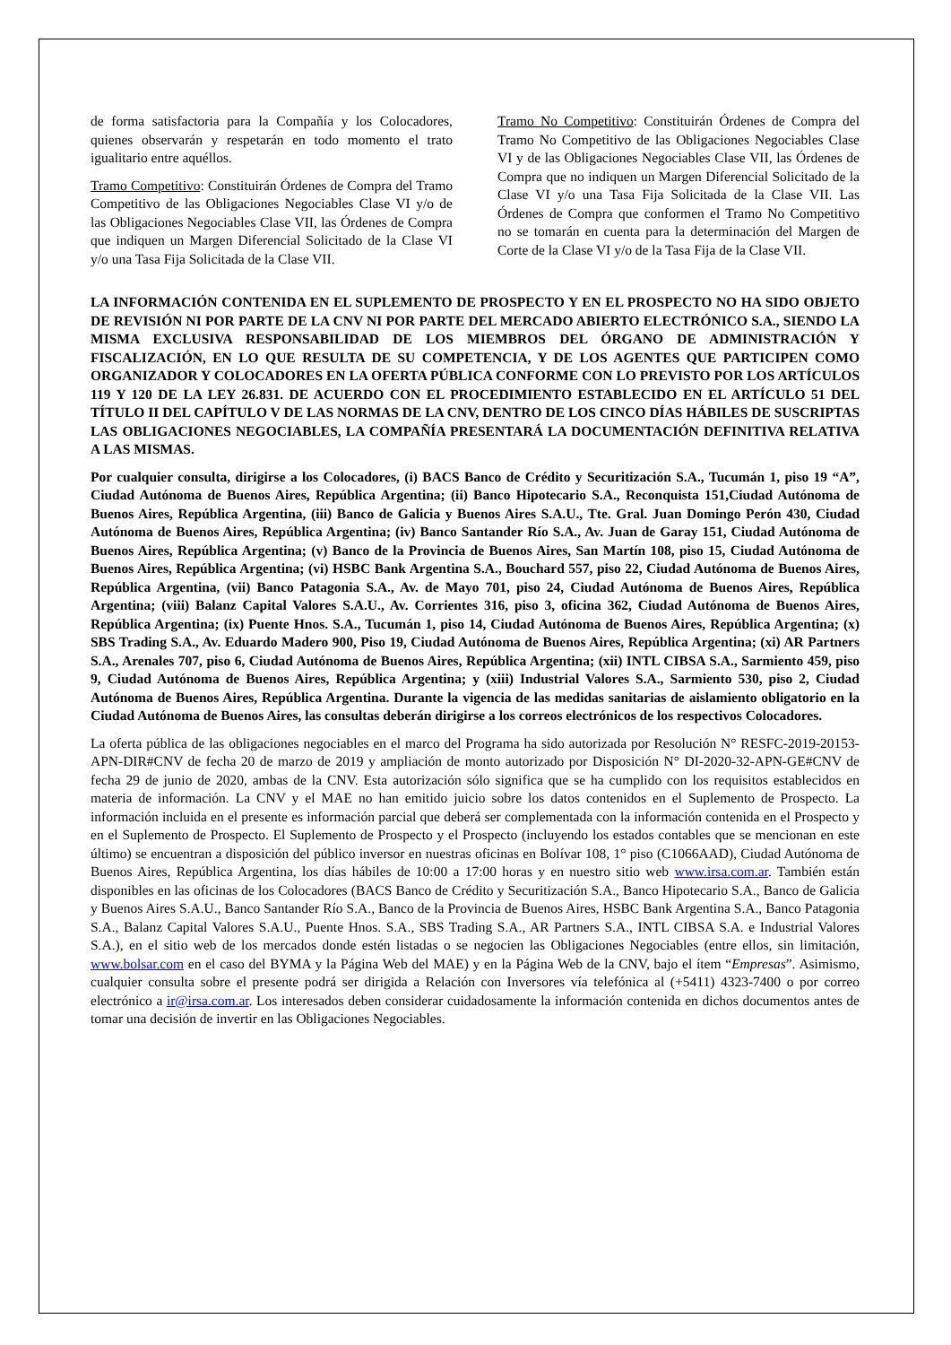de forma satisfactoria para la Compañía y los Colocadores, quienes observarán y respetarán en todo momento el trato igualitario entre aquéllos.
Tramo Competitivo: Constituirán Órdenes de Compra del Tramo Competitivo de las Obligaciones Negociables Clase VI y/o de las Obligaciones Negociables Clase VII, las Órdenes de Compra que indiquen un Margen Diferencial Solicitado de la Clase VI y/o una Tasa Fija Solicitada de la Clase VII.
Tramo No Competitivo: Constituirán Órdenes de Compra del Tramo No Competitivo de las Obligaciones Negociables Clase VI y de las Obligaciones Negociables Clase VII, las Órdenes de Compra que no indiquen un Margen Diferencial Solicitado de la Clase VI y/o una Tasa Fija Solicitada de la Clase VII. Las Órdenes de Compra que conformen el Tramo No Competitivo no se tomarán en cuenta para la determinación del Margen de Corte de la Clase VI y/o de la Tasa Fija de la Clase VII.
LA INFORMACIÓN CONTENIDA EN EL SUPLEMENTO DE PROSPECTO Y EN EL PROSPECTO NO HA SIDO OBJETO DE REVISIÓN NI POR PARTE DE LA CNV NI POR PARTE DEL MERCADO ABIERTO ELECTRÓNICO S.A., SIENDO LA MISMA EXCLUSIVA RESPONSABILIDAD DE LOS MIEMBROS DEL ÓRGANO DE ADMINISTRACIÓN Y FISCALIZACIÓN, EN LO QUE RESULTA DE SU COMPETENCIA, Y DE LOS AGENTES QUE PARTICIPEN COMO ORGANIZADOR Y COLOCADORES EN LA OFERTA PÚBLICA CONFORME CON LO PREVISTO POR LOS ARTÍCULOS 119 Y 120 DE LA LEY 26.831. DE ACUERDO CON EL PROCEDIMIENTO ESTABLECIDO EN EL ARTÍCULO 51 DEL TÍTULO II DEL CAPÍTULO V DE LAS NORMAS DE LA CNV, DENTRO DE LOS CINCO DÍAS HÁBILES DE SUSCRIPTAS LAS OBLIGACIONES NEGOCIABLES, LA COMPAÑÍA PRESENTARÁ LA DOCUMENTACIÓN DEFINITIVA RELATIVA A LAS MISMAS.
Por cualquier consulta, dirigirse a los Colocadores, (i) BACS Banco de Crédito y Securitización S.A., Tucumán 1, piso 19 “A”, Ciudad Autónoma de Buenos Aires, República Argentina; (ii) Banco Hipotecario S.A., Reconquista 151,Ciudad Autónoma de Buenos Aires, República Argentina, (iii) Banco de Galicia y Buenos Aires S.A.U., Tte. Gral. Juan Domingo Perón 430, Ciudad Autónoma de Buenos Aires, República Argentina; (iv) Banco Santander Río S.A., Av. Juan de Garay 151, Ciudad Autónoma de Buenos Aires, República Argentina; (v) Banco de la Provincia de Buenos Aires, San Martín 108, piso 15, Ciudad Autónoma de Buenos Aires, República Argentina; (vi) HSBC Bank Argentina S.A., Bouchard 557, piso 22, Ciudad Autónoma de Buenos Aires, República Argentina, (vii) Banco Patagonia S.A., Av. de Mayo 701, piso 24, Ciudad Autónoma de Buenos Aires, República Argentina; (viii) Balanz Capital Valores S.A.U., Av. Corrientes 316, piso 3, oficina 362, Ciudad Autónoma de Buenos Aires, República Argentina; (ix) Puente Hnos. S.A., Tucumán 1, piso 14, Ciudad Autónoma de Buenos Aires, República Argentina; (x) SBS Trading S.A., Av. Eduardo Madero 900, Piso 19, Ciudad Autónoma de Buenos Aires, República Argentina; (xi) AR Partners S.A., Arenales 707, piso 6, Ciudad Autónoma de Buenos Aires, República Argentina; (xii) INTL CIBSA S.A., Sarmiento 459, piso 9, Ciudad Autónoma de Buenos Aires, República Argentina; y (xiii) Industrial Valores S.A., Sarmiento 530, piso 2, Ciudad Autónoma de Buenos Aires, República Argentina. Durante la vigencia de las medidas sanitarias de aislamiento obligatorio en la Ciudad Autónoma de Buenos Aires, las consultas deberán dirigirse a los correos electrónicos de los respectivos Colocadores.
La oferta pública de las obligaciones negociables en el marco del Programa ha sido autorizada por Resolución N° RESFC-2019-20153-APN-DIR#CNV de fecha 20 de marzo de 2019 y ampliación de monto autorizado por Disposición N° DI-2020-32-APN-GE#CNV de fecha 29 de junio de 2020, ambas de la CNV. Esta autorización sólo significa que se ha cumplido con los requisitos establecidos en materia de información. La CNV y el MAE no han emitido juicio sobre los datos contenidos en el Suplemento de Prospecto. La información incluida en el presente es información parcial que deberá ser complementada con la información contenida en el Prospecto y en el Suplemento de Prospecto. El Suplemento de Prospecto y el Prospecto (incluyendo los estados contables que se mencionan en este último) se encuentran a disposición del público inversor en nuestras oficinas en Bolívar 108, 1° piso (C1066AAD), Ciudad Autónoma de Buenos Aires, República Argentina, los días hábiles de 10:00 a 17:00 horas y en nuestro sitio web www.irsa.com.ar. También están disponibles en las oficinas de los Colocadores (BACS Banco de Crédito y Securitización S.A., Banco Hipotecario S.A., Banco de Galicia y Buenos Aires S.A.U., Banco Santander Río S.A., Banco de la Provincia de Buenos Aires, HSBC Bank Argentina S.A., Banco Patagonia S.A., Balanz Capital Valores S.A.U., Puente Hnos. S.A., SBS Trading S.A., AR Partners S.A., INTL CIBSA S.A. e Industrial Valores S.A.), en el sitio web de los mercados donde estén listadas o se negocien las Obligaciones Negociables (entre ellos, sin limitación, www.bolsar.com en el caso del BYMA y la Página Web del MAE) y en la Página Web de la CNV, bajo el ítem “Empresas”. Asimismo, cualquier consulta sobre el presente podrá ser dirigida a Relación con Inversores vía telefónica al (+5411) 4323-7400 o por correo electrónico a ir@irsa.com.ar. Los interesados deben considerar cuidadosamente la información contenida en dichos documentos antes de tomar una decisión de invertir en las Obligaciones Negociables.